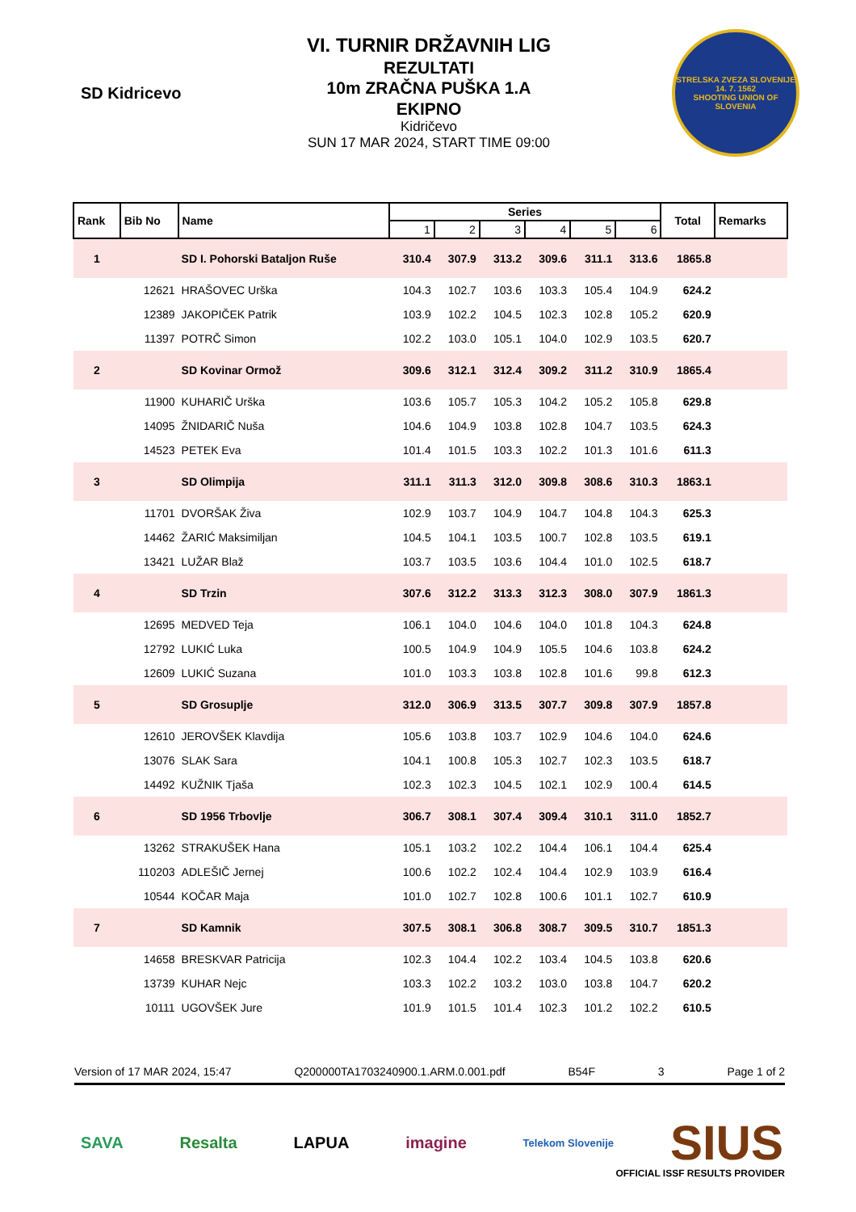SD Kidricevo
VI. TURNIR DRŽAVNIH LIG
REZULTATI
10m ZRAČNA PUŠKA 1.A
EKIPNO
Kidričevo
SUN 17 MAR 2024, START TIME 09:00
STRELSKA ZVEZA SLOVENIJE
14. 7. 1562
SHOOTING UNION OF SLOVENIA
| Rank | Bib No | Name | Series | | | | | | Total | Remarks |
| --- | --- | --- | --- | --- | --- | --- | --- | --- | --- | --- |
| | | | 1 | 2 | 3 | 4 | 5 | 6 | | |
| 1 | | SD I. Pohorski Bataljon Ruše | 310.4 | 307.9 | 313.2 | 309.6 | 311.1 | 313.6 | 1865.8 | |
| | 12621 | HRAŠOVEC Urška | 104.3 | 102.7 | 103.6 | 103.3 | 105.4 | 104.9 | 624.2 | |
| | 12389 | JAKOPIČEK Patrik | 103.9 | 102.2 | 104.5 | 102.3 | 102.8 | 105.2 | 620.9 | |
| | 11397 | POTRČ Simon | 102.2 | 103.0 | 105.1 | 104.0 | 102.9 | 103.5 | 620.7 | |
| 2 | | SD Kovinar Ormož | 309.6 | 312.1 | 312.4 | 309.2 | 311.2 | 310.9 | 1865.4 | |
| | 11900 | KUHARIČ Urška | 103.6 | 105.7 | 105.3 | 104.2 | 105.2 | 105.8 | 629.8 | |
| | 14095 | ŽNIDARIČ Nuša | 104.6 | 104.9 | 103.8 | 102.8 | 104.7 | 103.5 | 624.3 | |
| | 14523 | PETEK Eva | 101.4 | 101.5 | 103.3 | 102.2 | 101.3 | 101.6 | 611.3 | |
| 3 | | SD Olimpija | 311.1 | 311.3 | 312.0 | 309.8 | 308.6 | 310.3 | 1863.1 | |
| | 11701 | DVORŠAK Živa | 102.9 | 103.7 | 104.9 | 104.7 | 104.8 | 104.3 | 625.3 | |
| | 14462 | ŽARIĆ Maksimiljan | 104.5 | 104.1 | 103.5 | 100.7 | 102.8 | 103.5 | 619.1 | |
| | 13421 | LUŽAR Blaž | 103.7 | 103.5 | 103.6 | 104.4 | 101.0 | 102.5 | 618.7 | |
| 4 | | SD Trzin | 307.6 | 312.2 | 313.3 | 312.3 | 308.0 | 307.9 | 1861.3 | |
| | 12695 | MEDVED Teja | 106.1 | 104.0 | 104.6 | 104.0 | 101.8 | 104.3 | 624.8 | |
| | 12792 | LUKIĆ Luka | 100.5 | 104.9 | 104.9 | 105.5 | 104.6 | 103.8 | 624.2 | |
| | 12609 | LUKIĆ Suzana | 101.0 | 103.3 | 103.8 | 102.8 | 101.6 | 99.8 | 612.3 | |
| 5 | | SD Grosuplje | 312.0 | 306.9 | 313.5 | 307.7 | 309.8 | 307.9 | 1857.8 | |
| | 12610 | JEROVŠEK Klavdija | 105.6 | 103.8 | 103.7 | 102.9 | 104.6 | 104.0 | 624.6 | |
| | 13076 | SLAK Sara | 104.1 | 100.8 | 105.3 | 102.7 | 102.3 | 103.5 | 618.7 | |
| | 14492 | KUŽNIK Tjaša | 102.3 | 102.3 | 104.5 | 102.1 | 102.9 | 100.4 | 614.5 | |
| 6 | | SD 1956 Trbovlje | 306.7 | 308.1 | 307.4 | 309.4 | 310.1 | 311.0 | 1852.7 | |
| | 13262 | STRAKUŠEK Hana | 105.1 | 103.2 | 102.2 | 104.4 | 106.1 | 104.4 | 625.4 | |
| | 110203 | ADLEŠIČ Jernej | 100.6 | 102.2 | 102.4 | 104.4 | 102.9 | 103.9 | 616.4 | |
| | 10544 | KOČAR Maja | 101.0 | 102.7 | 102.8 | 100.6 | 101.1 | 102.7 | 610.9 | |
| 7 | | SD Kamnik | 307.5 | 308.1 | 306.8 | 308.7 | 309.5 | 310.7 | 1851.3 | |
| | 14658 | BRESKVAR Patricija | 102.3 | 104.4 | 102.2 | 103.4 | 104.5 | 103.8 | 620.6 | |
| | 13739 | KUHAR Nejc | 103.3 | 102.2 | 103.2 | 103.0 | 103.8 | 104.7 | 620.2 | |
| | 10111 | UGOVŠEK Jure | 101.9 | 101.5 | 101.4 | 102.3 | 101.2 | 102.2 | 610.5 | |
Version of 17 MAR 2024, 15:47 Q200000TA1703240900.1.ARM.0.001.pdf B54F 3 Page 1 of 2
SAVA Resalta LAPUA imagine Telekom Slovenije SIUS
OFFICIAL ISSF RESULTS PROVIDER